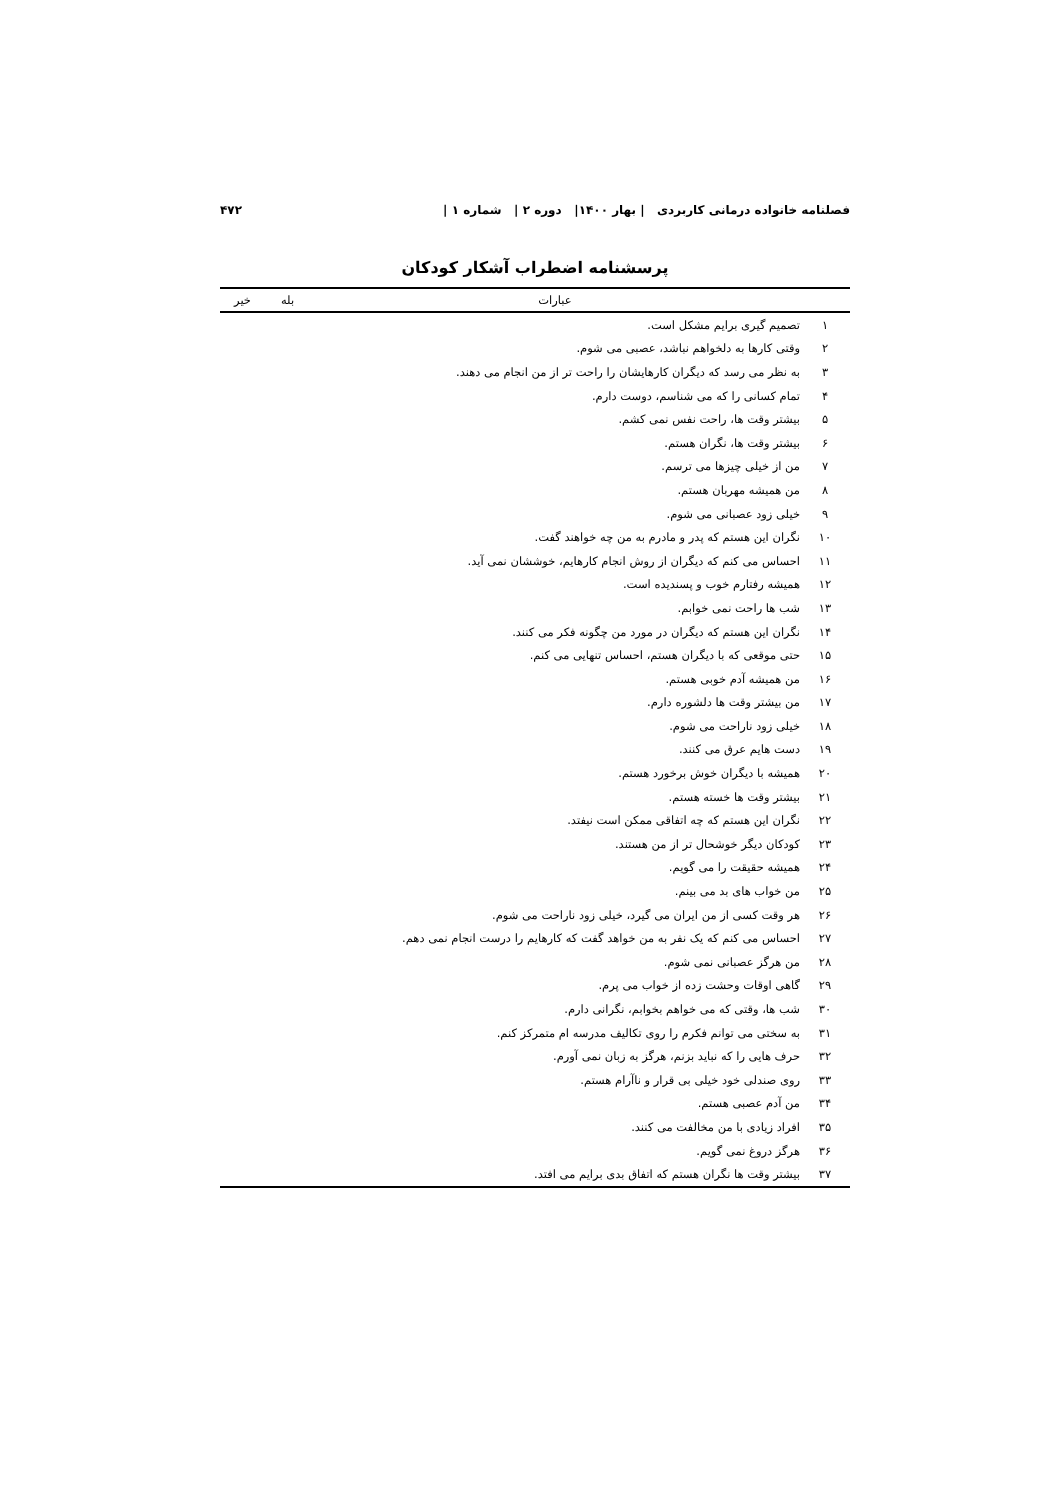فصلنامه خانواده درمانی کاربردی | بهار ۱۴۰۰| دوره ۲ | شماره ۱ | ۴۷۲
پرسشنامه اضطراب آشکار کودکان
| | عبارات | بله | خیر |
| --- | --- | --- | --- |
| ۱ | تصمیم گیری برایم مشکل است. | | |
| ۲ | وقتی کارها به دلخواهم نباشد، عصبی می شوم. | | |
| ۳ | به نظر می رسد که دیگران کارهایشان را راحت تر از من انجام می دهند. | | |
| ۴ | تمام کسانی را که می شناسم، دوست دارم. | | |
| ۵ | بیشتر وقت ها، راحت نفس نمی کشم. | | |
| ۶ | بیشتر وقت ها، نگران هستم. | | |
| ۷ | من از خیلی چیزها می ترسم. | | |
| ۸ | من همیشه مهربان هستم. | | |
| ۹ | خیلی زود عصبانی می شوم. | | |
| ۱۰ | نگران این هستم که پدر و مادرم به من چه خواهند گفت. | | |
| ۱۱ | احساس می کنم که دیگران از روش انجام کارهایم، خوششان نمی آید. | | |
| ۱۲ | همیشه رفتارم خوب و پسندیده است. | | |
| ۱۳ | شب ها راحت نمی خوابم. | | |
| ۱۴ | نگران این هستم که دیگران در مورد من چگونه فکر می کنند. | | |
| ۱۵ | حتی موقعی که با دیگران هستم، احساس تنهایی می کنم. | | |
| ۱۶ | من همیشه آدم خوبی هستم. | | |
| ۱۷ | من بیشتر وقت ها دلشوره دارم. | | |
| ۱۸ | خیلی زود ناراحت می شوم. | | |
| ۱۹ | دست هایم عرق می کنند. | | |
| ۲۰ | همیشه با دیگران خوش برخورد هستم. | | |
| ۲۱ | بیشتر وقت ها خسته هستم. | | |
| ۲۲ | نگران این هستم که چه اتفاقی ممکن است نیفتد. | | |
| ۲۳ | کودکان دیگر خوشحال تر از من هستند. | | |
| ۲۴ | همیشه حقیقت را می گویم. | | |
| ۲۵ | من خواب های بد می بینم. | | |
| ۲۶ | هر وقت کسی از من ایران می گیرد، خیلی زود ناراحت می شوم. | | |
| ۲۷ | احساس می کنم که یک نفر به من خواهد گفت که کارهایم را درست انجام نمی دهم. | | |
| ۲۸ | من هرگز عصبانی نمی شوم. | | |
| ۲۹ | گاهی اوقات وحشت زده از خواب می پرم. | | |
| ۳۰ | شب ها، وقتی که می خواهم بخوابم، نگرانی دارم. | | |
| ۳۱ | به سختی می توانم فکرم را روی تکالیف مدرسه ام متمرکز کنم. | | |
| ۳۲ | حرف هایی را که نباید بزنم، هرگز به زبان نمی آورم. | | |
| ۳۳ | روی صندلی خود خیلی بی قرار و ناآرام هستم. | | |
| ۳۴ | من آدم عصبی هستم. | | |
| ۳۵ | افراد زیادی با من مخالفت می کنند. | | |
| ۳۶ | هرگز دروغ نمی گویم. | | |
| ۳۷ | بیشتر وقت ها نگران هستم که اتفاق بدی برایم می افتد. | | |